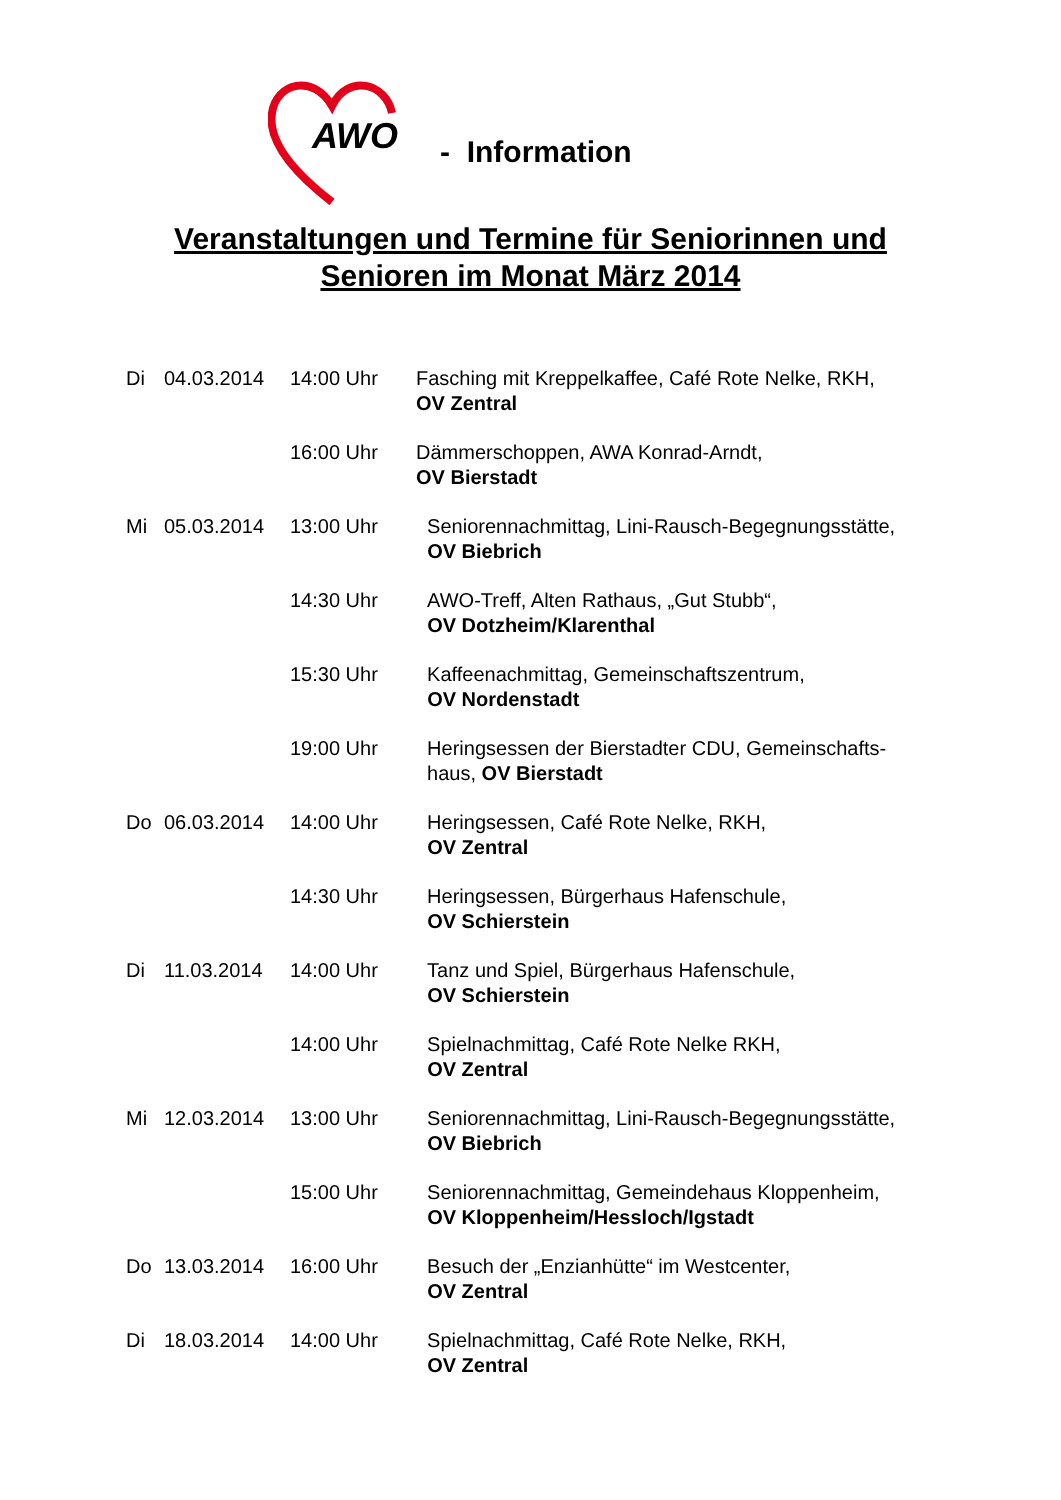AWO - Information
Veranstaltungen und Termine für Seniorinnen und
Senioren im Monat März 2014
Di 04.03.2014 14:00 Uhr Fasching mit Kreppelkaffee, Café Rote Nelke, RKH,
OV Zentral
16:00 Uhr Dämmerschoppen, AWA Konrad-Arndt,
OV Bierstadt
Mi 05.03.2014 13:00 Uhr Seniorennachmittag, Lini-Rausch-Begegnungsstätte,
OV Biebrich
14:30 Uhr AWO-Treff, Alten Rathaus, „Gut Stubb“,
OV Dotzheim/Klarenthal
15:30 Uhr Kaffeenachmittag, Gemeinschaftszentrum,
OV Nordenstadt
19:00 Uhr Heringsessen der Bierstadter CDU, Gemeinschafts-
haus, OV Bierstadt
Do 06.03.2014 14:00 Uhr Heringsessen, Café Rote Nelke, RKH,
OV Zentral
14:30 Uhr Heringsessen, Bürgerhaus Hafenschule,
OV Schierstein
Di 11.03.2014 14:00 Uhr Tanz und Spiel, Bürgerhaus Hafenschule,
OV Schierstein
14:00 Uhr Spielnachmittag, Café Rote Nelke RKH,
OV Zentral
Mi 12.03.2014 13:00 Uhr Seniorennachmittag, Lini-Rausch-Begegnungsstätte,
OV Biebrich
15:00 Uhr Seniorennachmittag, Gemeindehaus Kloppenheim,
OV Kloppenheim/Hessloch/Igstadt
Do 13.03.2014 16:00 Uhr Besuch der „Enzianhütte“ im Westcenter,
OV Zentral
Di 18.03.2014 14:00 Uhr Spielnachmittag, Café Rote Nelke, RKH,
OV Zentral